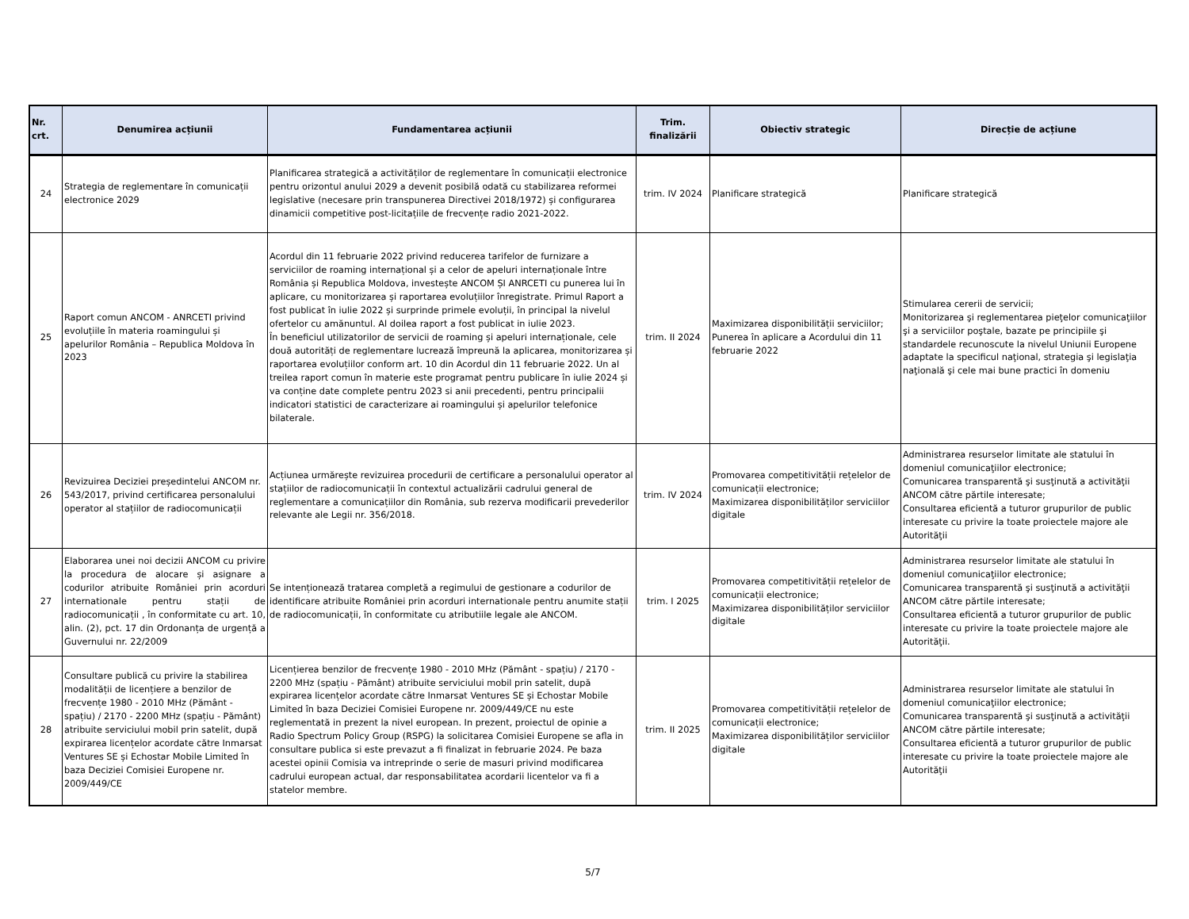| Nr. crt. | Denumirea acțiunii | Fundamentarea acțiunii | Trim. finalizării | Obiectiv strategic | Direcție de acțiune |
| --- | --- | --- | --- | --- | --- |
| 24 | Strategia de reglementare în comunicații electronice 2029 | Planificarea strategică a activităților de reglementare în comunicații electronice pentru orizontul anului 2029 a devenit posibilă odată cu stabilizarea reformei legislative (necesare prin transpunerea Directivei 2018/1972) și configurarea dinamicii competitive post-licitațiile de frecvențe radio 2021-2022. | trim. IV 2024 | Planificare strategică | Planificare strategică |
| 25 | Raport comun ANCOM - ANRCETI privind evoluțiile în materia roamingului și apelurilor România – Republica Moldova în 2023 | Acordul din 11 februarie 2022 privind reducerea tarifelor de furnizare a serviciilor de roaming internațional și a celor de apeluri internaționale între România și Republica Moldova, investește ANCOM ȘI ANRCETI cu punerea lui în aplicare, cu monitorizarea și raportarea evoluțiilor înregistrate. Primul Raport a fost publicat în iulie 2022 și surprinde primele evoluții, în principal la nivelul ofertelor cu amănuntul. Al doilea raport a fost publicat in iulie 2023. În beneficiul utilizatorilor de servicii de roaming și apeluri internaționale, cele două autorități de reglementare lucrează împreună la aplicarea, monitorizarea și raportarea evoluțiilor conform art. 10 din Acordul din 11 februarie 2022. Un al treilea raport comun în materie este programat pentru publicare în iulie 2024 și va conține date complete pentru 2023 si anii precedenti, pentru principalii indicatori statistici de caracterizare ai roamingului și apelurilor telefonice bilaterale. | trim. II 2024 | Maximizarea disponibilității serviciilor; Punerea în aplicare a Acordului din 11 februarie 2022 | Stimularea cererii de servicii; Monitorizarea şi reglementarea pieţelor comunicaţiilor şi a serviciilor poştale, bazate pe principiile şi standardele recunoscute la nivelul Uniunii Europene adaptate la specificul naţional, strategia şi legislaţia naţională şi cele mai bune practici în domeniu |
| 26 | Revizuirea Deciziei președintelui ANCOM nr. 543/2017, privind certificarea personalului operator al stațiilor de radiocomunicații | Acțiunea urmărește revizuirea procedurii de certificare a personalului operator al stațiilor de radiocomunicații în contextul actualizării cadrului general de reglementare a comunicațiilor din România, sub rezerva modificarii prevederilor relevante ale Legii nr. 356/2018. | trim. IV 2024 | Promovarea competitivității rețelelor de comunicații electronice; Maximizarea disponibilităților serviciilor digitale | Administrarea resurselor limitate ale statului în domeniul comunicaţiilor electronice; Comunicarea transparentă şi susţinută a activităţii ANCOM către părtile interesate; Consultarea eficientă a tuturor grupurilor de public interesate cu privire la toate proiectele majore ale Autorităţii |
| 27 | Elaborarea unei noi decizii ANCOM cu privire la procedura de alocare și asignare a codurilor atribuite României prin acorduri internationale pentru stații de radiocomunicații , în conformitate cu art. 10, alin. (2), pct. 17 din Ordonanța de urgență a Guvernului nr. 22/2009 | Se intenționează tratarea completă a regimului de gestionare a codurilor de identificare atribuite României prin acorduri internationale pentru anumite stații de radiocomunicații, în conformitate cu atributiile legale ale ANCOM. | trim. I 2025 | Promovarea competitivității rețelelor de comunicații electronice; Maximizarea disponibilităților serviciilor digitale | Administrarea resurselor limitate ale statului în domeniul comunicaţiilor electronice; Comunicarea transparentă şi susţinută a activităţii ANCOM către părtile interesate; Consultarea eficientă a tuturor grupurilor de public interesate cu privire la toate proiectele majore ale Autorităţii. |
| 28 | Consultare publică cu privire la stabilirea modalității de licențiere a benzilor de frecvențe 1980 - 2010 MHz (Pământ - spațiu) / 2170 - 2200 MHz (spațiu - Pământ) atribuite serviciului mobil prin satelit, după expirarea licențelor acordate către Inmarsat Ventures SE și Echostar Mobile Limited în baza Deciziei Comisiei Europene nr. 2009/449/CE | Licențierea benzilor de frecvențe 1980 - 2010 MHz (Pământ - spațiu) / 2170 - 2200 MHz (spațiu - Pământ) atribuite serviciului mobil prin satelit, după expirarea licențelor acordate către Inmarsat Ventures SE și Echostar Mobile Limited în baza Deciziei Comisiei Europene nr. 2009/449/CE nu este reglementată in prezent la nivel european. In prezent, proiectul de opinie a Radio Spectrum Policy Group (RSPG) la solicitarea Comisiei Europene se afla in consultare publica si este prevazut a fi finalizat in februarie 2024. Pe baza acestei opinii Comisia va intreprinde o serie de masuri privind modificarea cadrului european actual, dar responsabilitatea acordarii licentelor va fi a statelor membre. | trim. II 2025 | Promovarea competitivității rețelelor de comunicații electronice; Maximizarea disponibilităților serviciilor digitale | Administrarea resurselor limitate ale statului în domeniul comunicaţiilor electronice; Comunicarea transparentă şi susţinută a activităţii ANCOM către părtile interesate; Consultarea eficientă a tuturor grupurilor de public interesate cu privire la toate proiectele majore ale Autorităţii |
5/7